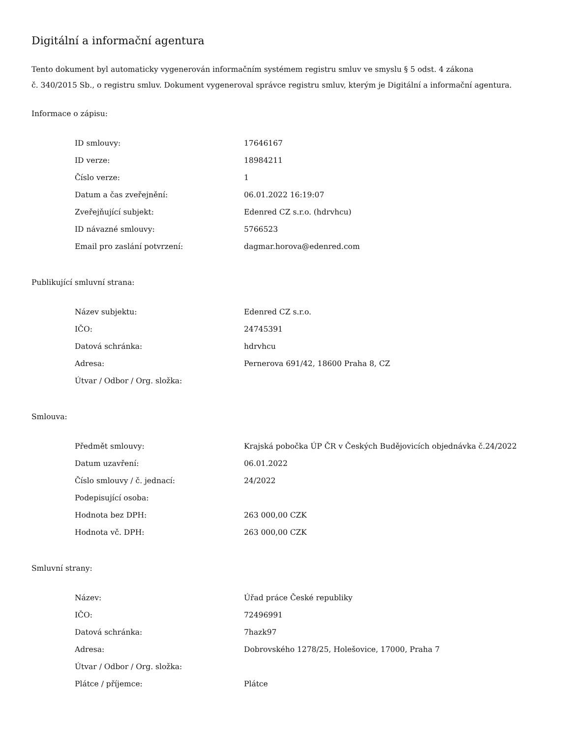Digitální a informační agentura
Tento dokument byl automaticky vygenerován informačním systémem registru smluv ve smyslu § 5 odst. 4 zákona
č. 340/2015 Sb., o registru smluv. Dokument vygeneroval správce registru smluv, kterým je Digitální a informační agentura.
Informace o zápisu:
| ID smlouvy: | 17646167 |
| ID verze: | 18984211 |
| Číslo verze: | 1 |
| Datum a čas zveřejnění: | 06.01.2022 16:19:07 |
| Zveřejňující subjekt: | Edenred CZ s.r.o. (hdrvhcu) |
| ID návazné smlouvy: | 5766523 |
| Email pro zaslání potvrzení: | dagmar.horova@edenred.com |
Publikující smluvní strana:
| Název subjektu: | Edenred CZ s.r.o. |
| IČO: | 24745391 |
| Datová schránka: | hdrvhcu |
| Adresa: | Pernerova 691/42, 18600 Praha 8, CZ |
| Útvar / Odbor / Org. složka: | |
Smlouva:
| Předmět smlouvy: | Krajská pobočka ÚP ČR v Českých Budějovicích objednávka č.24/2022 |
| Datum uzavření: | 06.01.2022 |
| Číslo smlouvy / č. jednací: | 24/2022 |
| Podepisující osoba: | |
| Hodnota bez DPH: | 263 000,00 CZK |
| Hodnota vč. DPH: | 263 000,00 CZK |
Smluvní strany:
| Název: | Úřad práce České republiky |
| IČO: | 72496991 |
| Datová schránka: | 7hazk97 |
| Adresa: | Dobrovského 1278/25, Holešovice, 17000, Praha 7 |
| Útvar / Odbor / Org. složka: | |
| Plátce / příjemce: | Plátce |